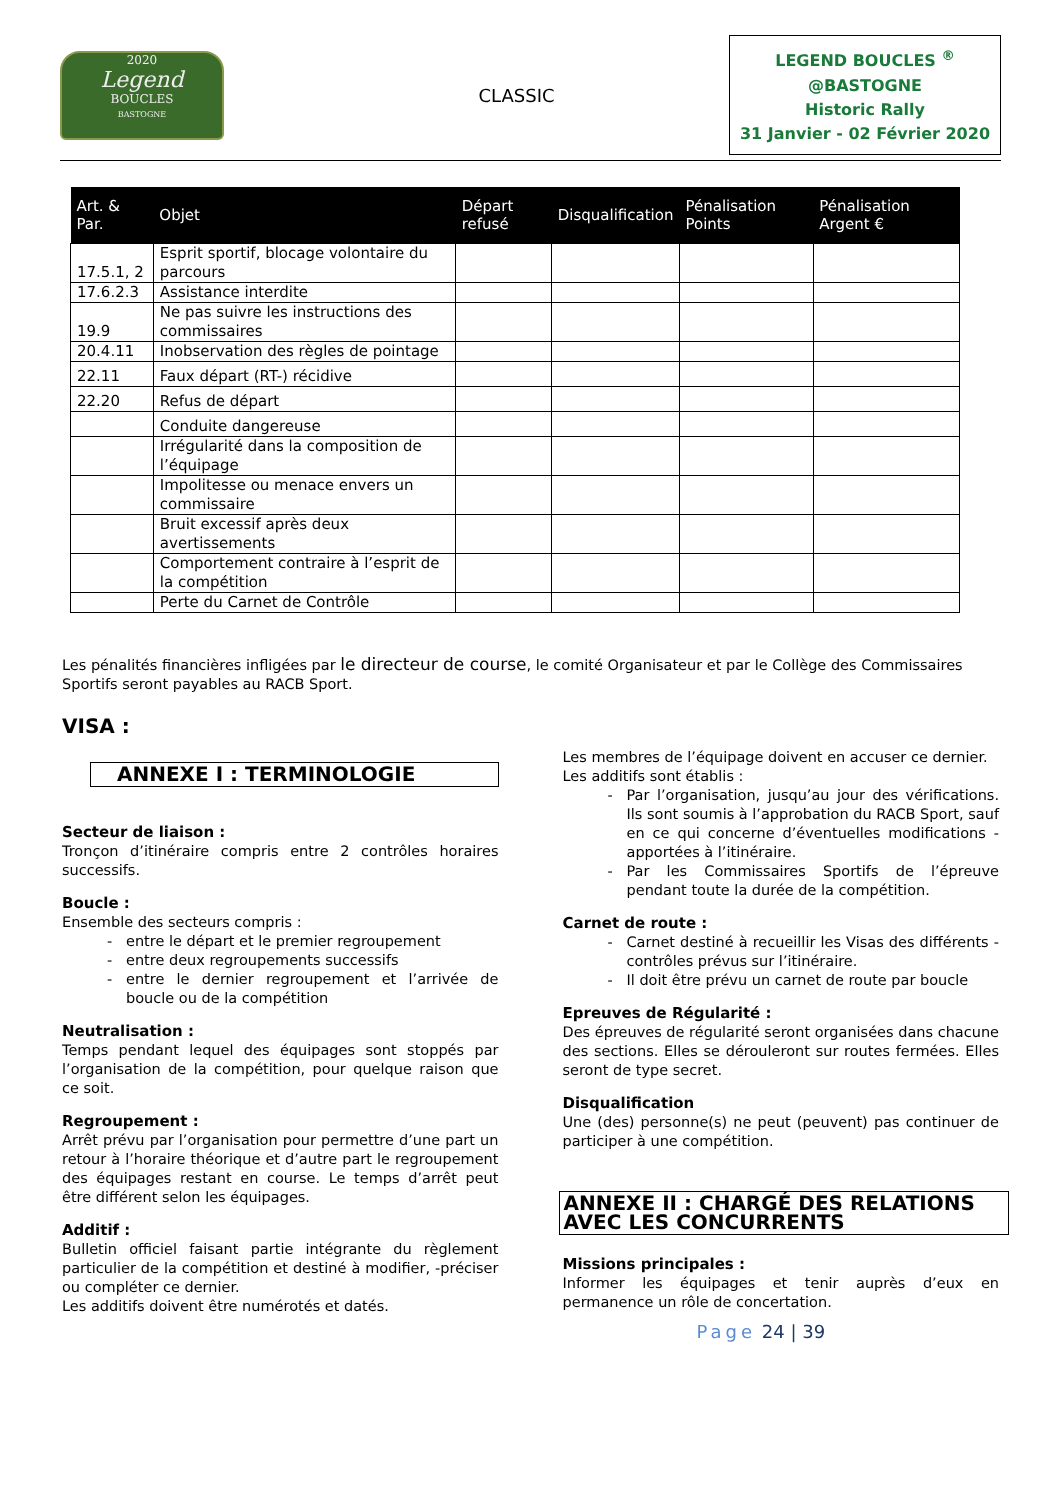2020
Legend
BOUCLES
BASTOGNE
CLASSIC
LEGEND BOUCLES <sup>®</sup>
@BASTOGNE
Historic Rally
31 Janvier - 02 Février 2020
| Art. & Par. | Objet | Départ refusé | Disqualification | Pénalisation Points | Pénalisation Argent € |
| --- | --- | --- | --- | --- | --- |
| 17.5.1, 2 | Esprit sportif, blocage volontaire du parcours | | | | |
| 17.6.2.3 | Assistance interdite | | | | |
| 19.9 | Ne pas suivre les instructions des commissaires | | | | |
| 20.4.11 | Inobservation des règles de pointage | | | | |
| 22.11 | Faux départ (RT-) récidive | | | | |
| 22.20 | Refus de départ | | | | |
| | Conduite dangereuse | | | | |
| | Irrégularité dans la composition de l’équipage | | | | |
| | Impolitesse ou menace envers un commissaire | | | | |
| | Bruit excessif après deux avertissements | | | | |
| | Comportement contraire à l’esprit de la compétition | | | | |
| | Perte du Carnet de Contrôle | | | | |
Les pénalités financières infligées par le directeur de course, le comité Organisateur et par le Collège des Commissaires Sportifs seront payables au RACB Sport.
VISA :
ANNEXE I : TERMINOLOGIE
Secteur de liaison :
Tronçon d’itinéraire compris entre 2 contrôles horaires successifs.
Boucle :
Ensemble des secteurs compris :
entre le départ et le premier regroupement
entre deux regroupements successifs
entre le dernier regroupement et l’arrivée de boucle ou de la compétition
Neutralisation :
Temps pendant lequel des équipages sont stoppés par l’organisation de la compétition, pour quelque raison que ce soit.
Regroupement :
Arrêt prévu par l’organisation pour permettre d’une part un retour à l’horaire théorique et d’autre part le regroupement des équipages restant en course. Le temps d’arrêt peut être différent selon les équipages.
Additif :
Bulletin officiel faisant partie intégrante du règlement particulier de la compétition et destiné à modifier, -préciser ou compléter ce dernier.
Les additifs doivent être numérotés et datés.
Les membres de l’équipage doivent en accuser ce dernier.
Les additifs sont établis :
Par l’organisation, jusqu’au jour des vérifications. Ils sont soumis à l’approbation du RACB Sport, sauf en ce qui concerne d’éventuelles modifications - apportées à l’itinéraire.
Par les Commissaires Sportifs de l’épreuve pendant toute la durée de la compétition.
Carnet de route :
Carnet destiné à recueillir les Visas des différents - contrôles prévus sur l’itinéraire.
Il doit être prévu un carnet de route par boucle
Epreuves de Régularité :
Des épreuves de régularité seront organisées dans chacune des sections. Elles se dérouleront sur routes fermées. Elles seront de type secret.
Disqualification
Une (des) personne(s) ne peut (peuvent) pas continuer de participer à une compétition.
ANNEXE II : CHARGÉ DES RELATIONS AVEC LES CONCURRENTS
Missions principales :
Informer les équipages et tenir auprès d’eux en permanence un rôle de concertation.
Page 24 | 39